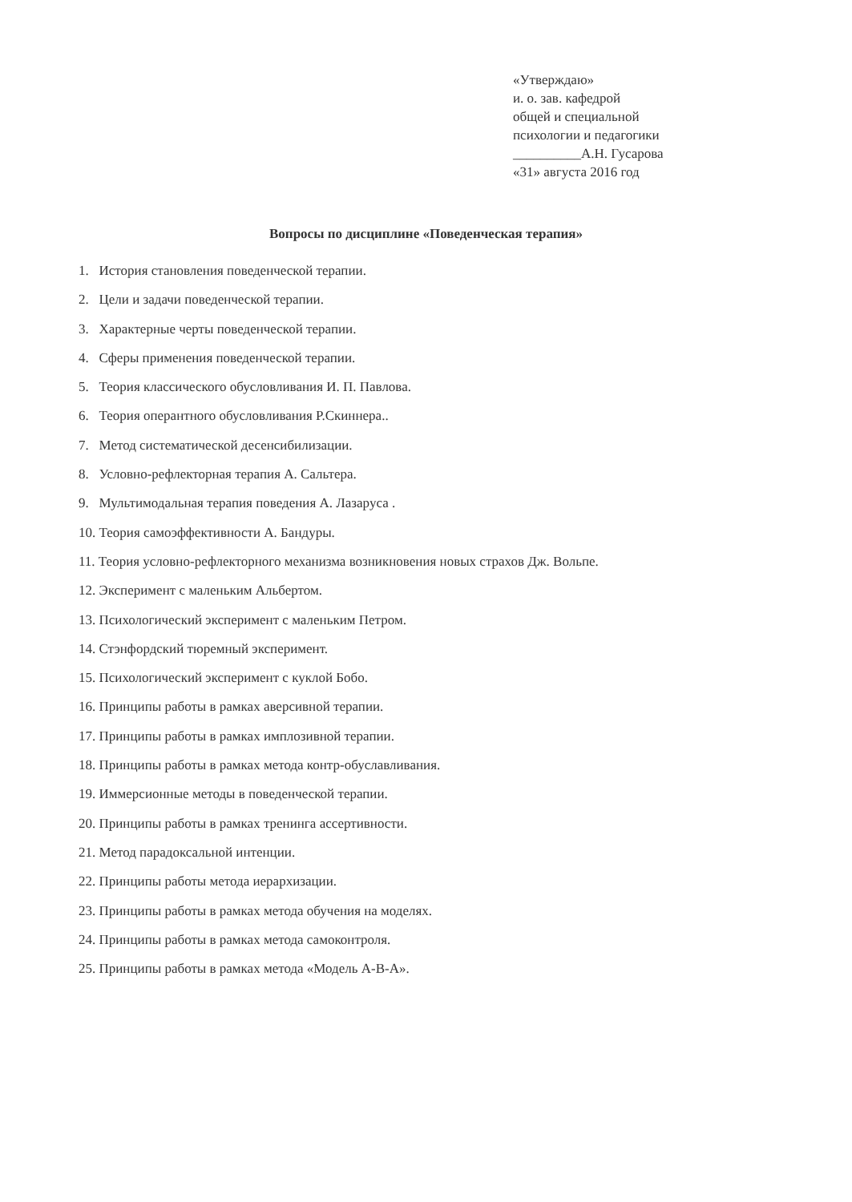«Утверждаю»
и. о. зав. кафедрой
общей и специальной
психологии и педагогики
__________А.Н. Гусарова
«31» августа 2016 год
Вопросы по дисциплине «Поведенческая терапия»
1. История становления поведенческой терапии.
2. Цели и задачи поведенческой терапии.
3. Характерные черты поведенческой терапии.
4. Сферы применения поведенческой терапии.
5. Теория классического обусловливания И. П. Павлова.
6. Теория оперантного обусловливания Р.Скиннера..
7. Метод систематической десенсибилизации.
8. Условно-рефлекторная терапия А. Сальтера.
9. Мультимодальная терапия поведения А. Лазаруса .
10. Теория самоэффективности А. Бандуры.
11. Теория условно-рефлекторного механизма возникновения новых страхов Дж. Вольпе.
12. Эксперимент с маленьким Альбертом.
13. Психологический эксперимент с маленьким Петром.
14. Стэнфордский тюремный эксперимент.
15. Психологический эксперимент с куклой Бобо.
16. Принципы работы в рамках аверсивной терапии.
17. Принципы работы в рамках имплозивной терапии.
18. Принципы работы в рамках метода контр-обуславливания.
19. Иммерсионные методы в поведенческой терапии.
20. Принципы работы в рамках тренинга ассертивности.
21. Метод парадоксальной интенции.
22. Принципы работы метода иерархизации.
23. Принципы работы в рамках метода обучения на моделях.
24. Принципы работы в рамках метода самоконтроля.
25. Принципы работы в рамках метода «Модель А-В-А».